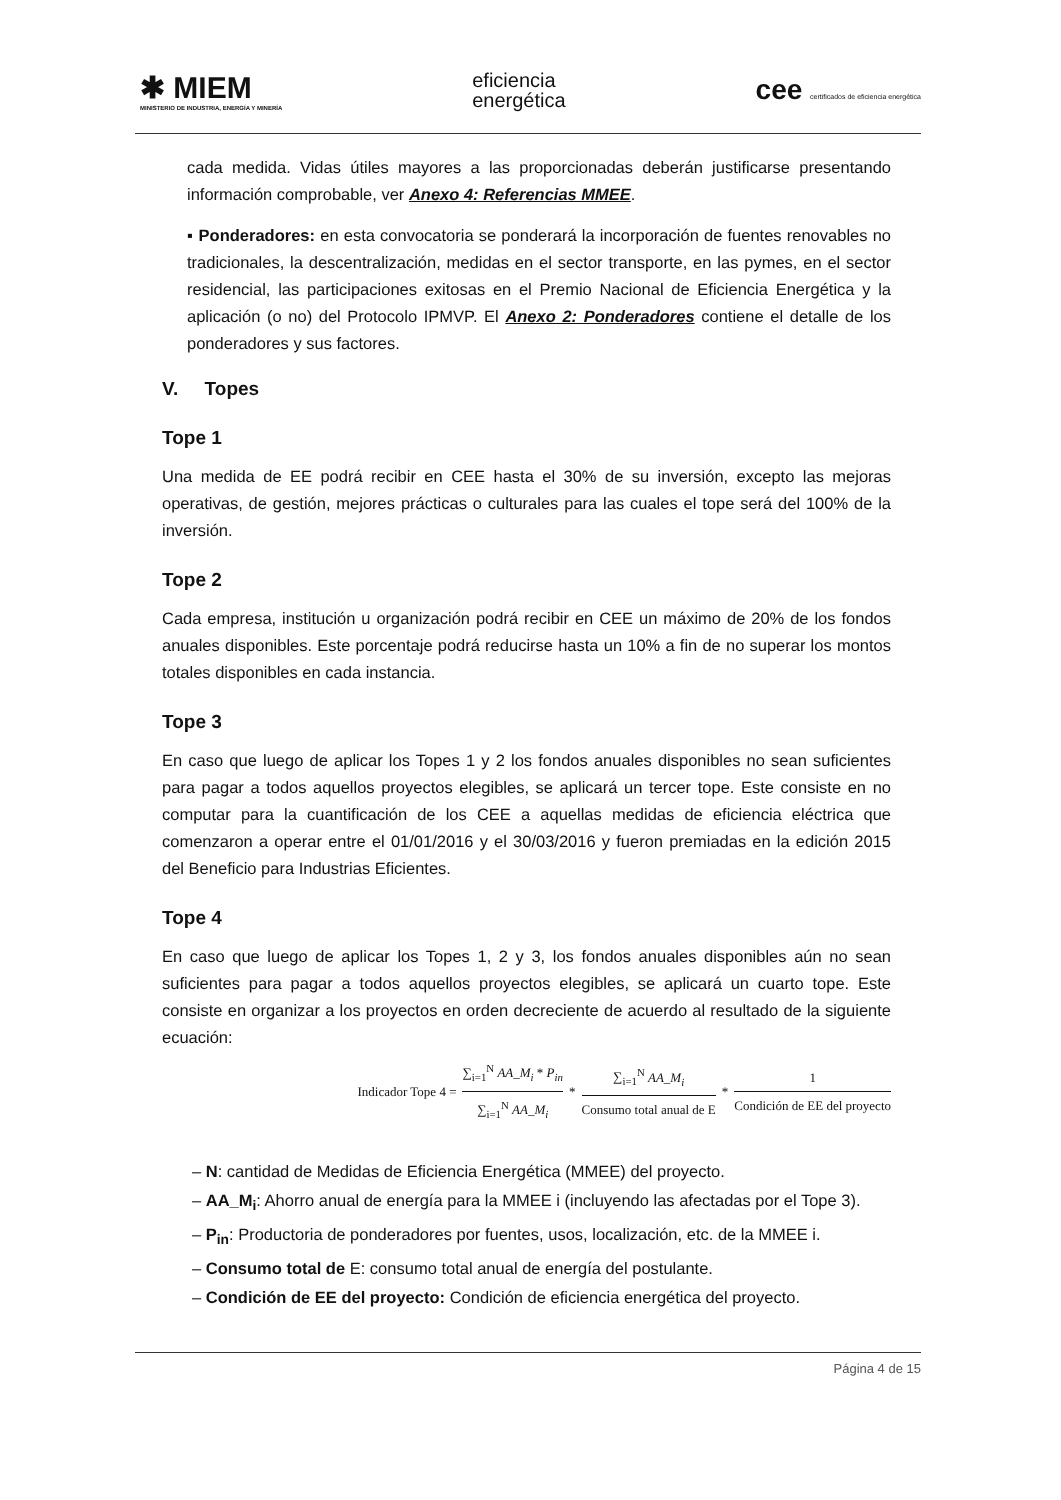✱ MIEM
MINISTERIO DE INDUSTRIA, ENERGÍA Y MINERÍA
eficiencia
energética
cee certificados de eficiencia energética
cada medida. Vidas útiles mayores a las proporcionadas deberán justificarse presentando información comprobable, ver Anexo 4: Referencias MMEE.
▪ Ponderadores: en esta convocatoria se ponderará la incorporación de fuentes renovables no tradicionales, la descentralización, medidas en el sector transporte, en las pymes, en el sector residencial, las participaciones exitosas en el Premio Nacional de Eficiencia Energética y la aplicación (o no) del Protocolo IPMVP. El Anexo 2: Ponderadores contiene el detalle de los ponderadores y sus factores.
V. Topes
Tope 1
Una medida de EE podrá recibir en CEE hasta el 30% de su inversión, excepto las mejoras operativas, de gestión, mejores prácticas o culturales para las cuales el tope será del 100% de la inversión.
Tope 2
Cada empresa, institución u organización podrá recibir en CEE un máximo de 20% de los fondos anuales disponibles. Este porcentaje podrá reducirse hasta un 10% a fin de no superar los montos totales disponibles en cada instancia.
Tope 3
En caso que luego de aplicar los Topes 1 y 2 los fondos anuales disponibles no sean suficientes para pagar a todos aquellos proyectos elegibles, se aplicará un tercer tope. Este consiste en no computar para la cuantificación de los CEE a aquellas medidas de eficiencia eléctrica que comenzaron a operar entre el 01/01/2016 y el 30/03/2016 y fueron premiadas en la edición 2015 del Beneficio para Industrias Eficientes.
Tope 4
En caso que luego de aplicar los Topes 1, 2 y 3, los fondos anuales disponibles aún no sean suficientes para pagar a todos aquellos proyectos elegibles, se aplicará un cuarto tope. Este consiste en organizar a los proyectos en orden decreciente de acuerdo al resultado de la siguiente ecuación:
Indicador Tope 4 = ∑<sub>i=1</sub><sup>N</sup> AA_M<sub>i</sub> * P<sub>in</sub> ∑<sub>i=1</sub><sup>N</sup> AA_M<sub>i</sub> * ∑<sub>i=1</sub><sup>N</sup> AA_M<sub>i</sub> Consumo total anual de E * 1 Condición de EE del proyecto
– N: cantidad de Medidas de Eficiencia Energética (MMEE) del proyecto.
– AA_M<sub>i</sub>: Ahorro anual de energía para la MMEE i (incluyendo las afectadas por el Tope 3).
– P<sub>in</sub>: Productoria de ponderadores por fuentes, usos, localización, etc. de la MMEE i.
– Consumo total de E: consumo total anual de energía del postulante.
– Condición de EE del proyecto: Condición de eficiencia energética del proyecto.
Página 4 de 15